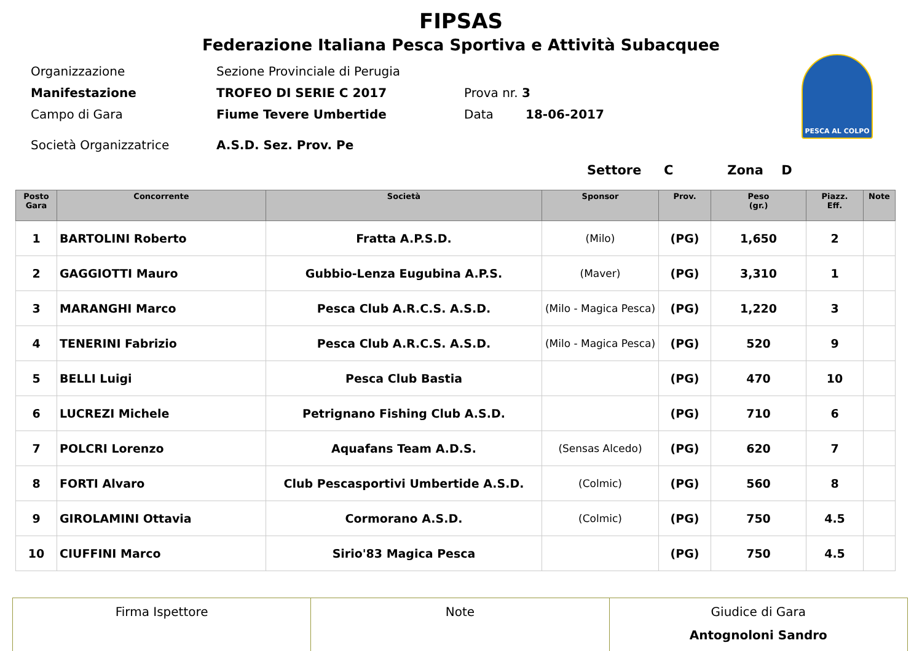FIPSAS
Federazione Italiana Pesca Sportiva e Attività Subacquee
PESCA AL COLPO
Organizzazione Sezione Provinciale di Perugia
Manifestazione TROFEO DI SERIE C 2017 Prova nr. 3
Campo di Gara Fiume Tevere Umbertide Data 18-06-2017
Società Organizzatrice A.S.D. Sez. Prov. Pe
Settore C Zona D
| Posto Gara | Concorrente | Società | Sponsor | Prov. | Peso (gr.) | Piazz. Eff. | Note |
| --- | --- | --- | --- | --- | --- | --- | --- |
| 1 | BARTOLINI Roberto | Fratta A.P.S.D. | (Milo) | (PG) | 1,650 | 2 | |
| 2 | GAGGIOTTI Mauro | Gubbio-Lenza Eugubina A.P.S. | (Maver) | (PG) | 3,310 | 1 | |
| 3 | MARANGHI Marco | Pesca Club A.R.C.S. A.S.D. | (Milo - Magica Pesca) | (PG) | 1,220 | 3 | |
| 4 | TENERINI Fabrizio | Pesca Club A.R.C.S. A.S.D. | (Milo - Magica Pesca) | (PG) | 520 | 9 | |
| 5 | BELLI Luigi | Pesca Club Bastia | | (PG) | 470 | 10 | |
| 6 | LUCREZI Michele | Petrignano Fishing Club A.S.D. | | (PG) | 710 | 6 | |
| 7 | POLCRI Lorenzo | Aquafans Team A.D.S. | (Sensas Alcedo) | (PG) | 620 | 7 | |
| 8 | FORTI Alvaro | Club Pescasportivi Umbertide A.S.D. | (Colmic) | (PG) | 560 | 8 | |
| 9 | GIROLAMINI Ottavia | Cormorano A.S.D. | (Colmic) | (PG) | 750 | 4.5 | |
| 10 | CIUFFINI Marco | Sirio'83 Magica Pesca | | (PG) | 750 | 4.5 | |
| Firma Ispettore | Note | Giudice di Gara Antognoloni Sandro |